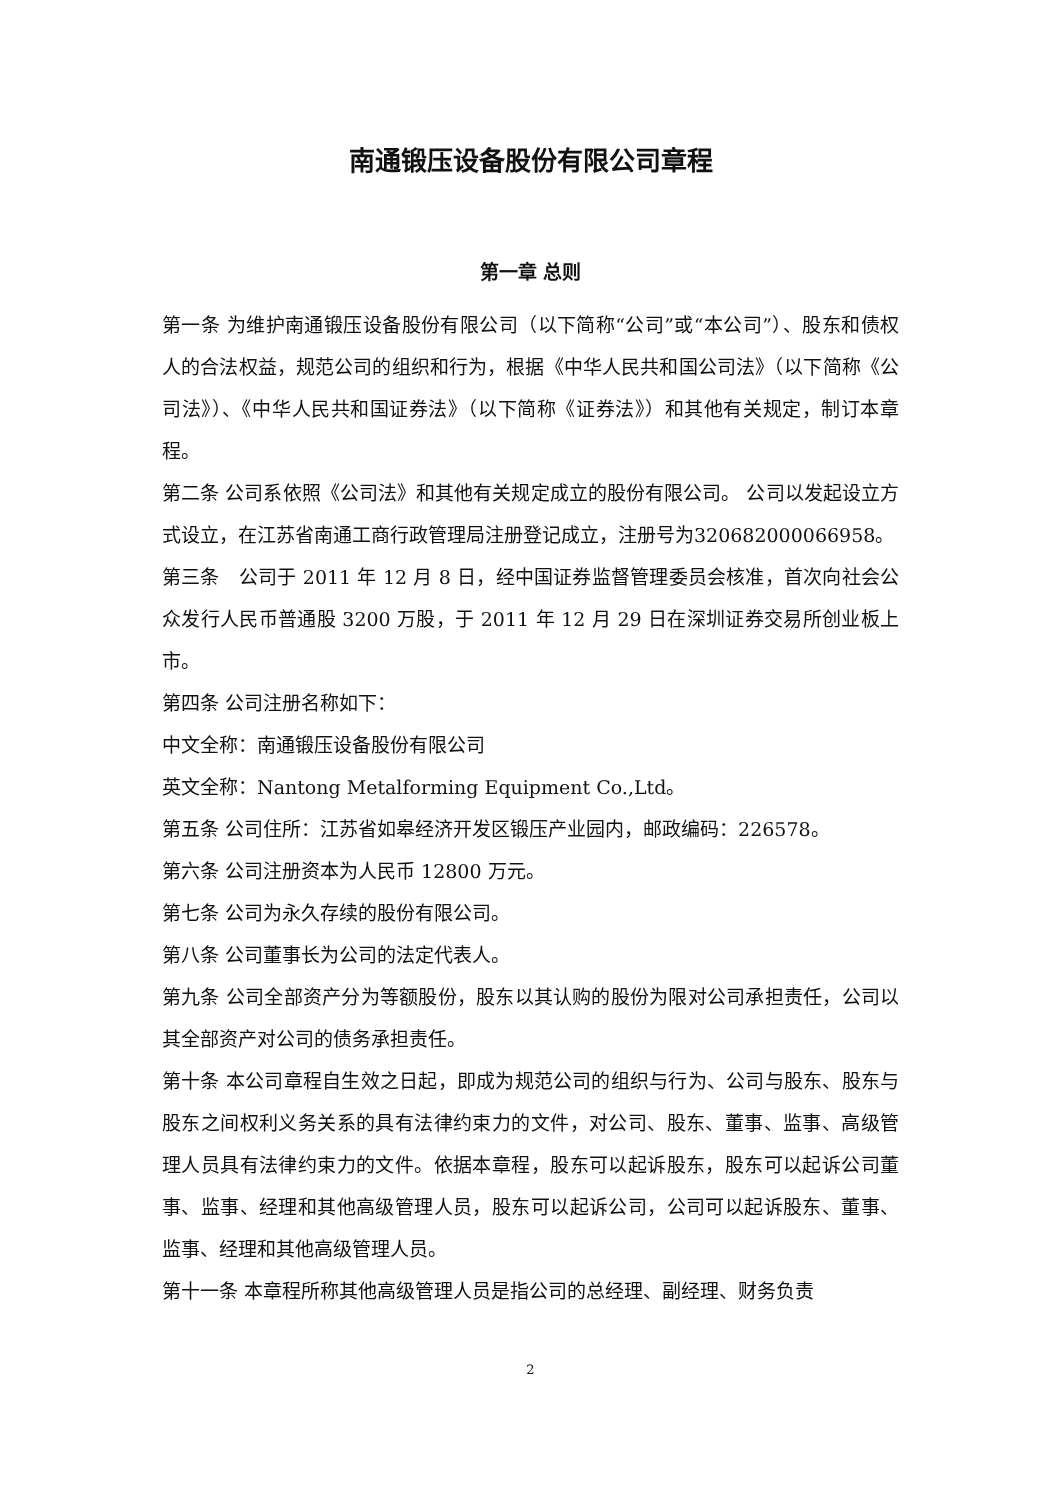南通锻压设备股份有限公司章程
第一章 总则
第一条 为维护南通锻压设备股份有限公司（以下简称“公司”或“本公司”）、股东和债权人的合法权益，规范公司的组织和行为，根据《中华人民共和国公司法》（以下简称《公司法》）、《中华人民共和国证券法》（以下简称《证券法》）和其他有关规定，制订本章程。
第二条 公司系依照《公司法》和其他有关规定成立的股份有限公司。 公司以发起设立方式设立，在江苏省南通工商行政管理局注册登记成立，注册号为320682000066958。
第三条　公司于 2011 年 12 月 8 日，经中国证券监督管理委员会核准，首次向社会公众发行人民币普通股 3200 万股，于 2011 年 12 月 29 日在深圳证券交易所创业板上市。
第四条 公司注册名称如下：
中文全称：南通锻压设备股份有限公司
英文全称：Nantong Metalforming Equipment Co.,Ltd。
第五条 公司住所：江苏省如皋经济开发区锻压产业园内，邮政编码：226578。
第六条 公司注册资本为人民币 12800 万元。
第七条 公司为永久存续的股份有限公司。
第八条 公司董事长为公司的法定代表人。
第九条 公司全部资产分为等额股份，股东以其认购的股份为限对公司承担责任，公司以其全部资产对公司的债务承担责任。
第十条 本公司章程自生效之日起，即成为规范公司的组织与行为、公司与股东、股东与股东之间权利义务关系的具有法律约束力的文件，对公司、股东、董事、监事、高级管理人员具有法律约束力的文件。依据本章程，股东可以起诉股东，股东可以起诉公司董事、监事、经理和其他高级管理人员，股东可以起诉公司，公司可以起诉股东、董事、监事、经理和其他高级管理人员。
第十一条 本章程所称其他高级管理人员是指公司的总经理、副经理、财务负责
2